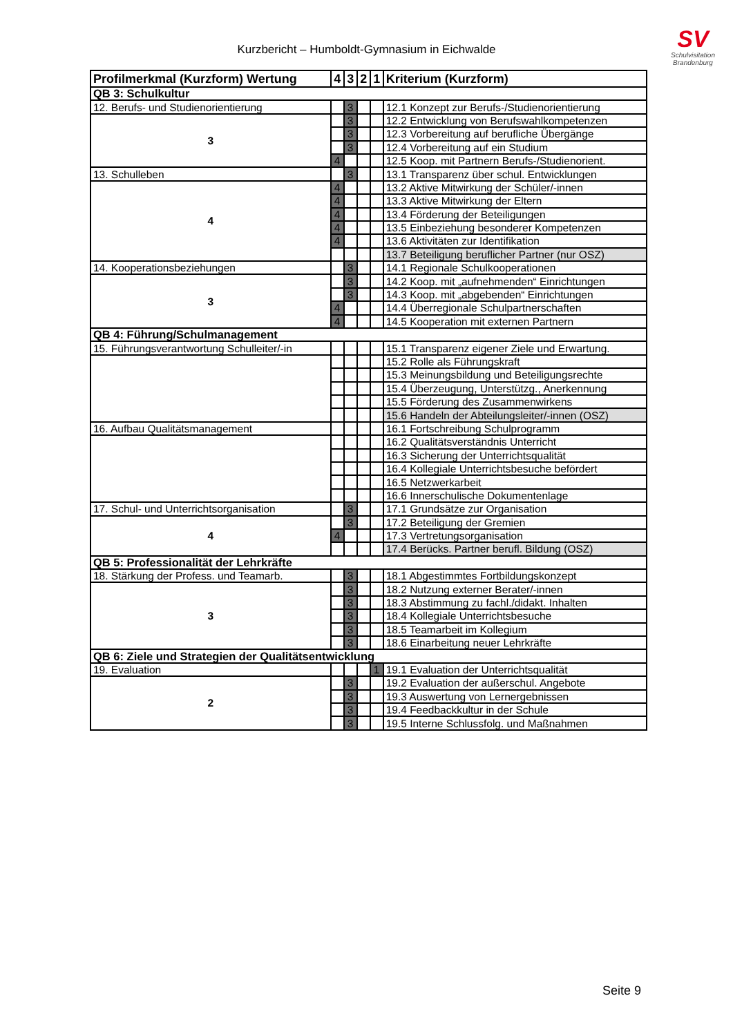Kurzbericht – Humboldt-Gymnasium in Eichwalde
SV
Schulvisitation
Brandenburg
| Profilmerkmal (Kurzform) Wertung | 4 | 3 | 2 | 1 | Kriterium (Kurzform) |
| --- | --- | --- | --- | --- | --- |
| QB 3: Schulkultur | | | | | |
| 12. Berufs- und Studienorientierung | | 3 | | | 12.1 Konzept zur Berufs-/Studienorientierung |
| 3 | | 3 | | | 12.2 Entwicklung von Berufswahlkompetenzen |
| | | 3 | | | 12.3 Vorbereitung auf berufliche Übergänge |
| | | 3 | | | 12.4 Vorbereitung auf ein Studium |
| | 4 | | | | 12.5 Koop. mit Partnern Berufs-/Studienorient. |
| 13. Schulleben | | 3 | | | 13.1 Transparenz über schul. Entwicklungen |
| 4 | 4 | | | | 13.2 Aktive Mitwirkung der Schüler/-innen |
| | 4 | | | | 13.3 Aktive Mitwirkung der Eltern |
| | 4 | | | | 13.4 Förderung der Beteiligungen |
| | 4 | | | | 13.5 Einbeziehung besonderer Kompetenzen |
| | 4 | | | | 13.6 Aktivitäten zur Identifikation |
| | | | | | 13.7 Beteiligung beruflicher Partner (nur OSZ) |
| 14. Kooperationsbeziehungen | | 3 | | | 14.1 Regionale Schulkooperationen |
| 3 | | 3 | | | 14.2 Koop. mit „aufnehmenden“ Einrichtungen |
| | | 3 | | | 14.3 Koop. mit „abgebenden“ Einrichtungen |
| | 4 | | | | 14.4 Überregionale Schulpartnerschaften |
| | 4 | | | | 14.5 Kooperation mit externen Partnern |
| QB 4: Führung/Schulmanagement | | | | | |
| 15. Führungsverantwortung Schulleiter/-in | | | | | 15.1 Transparenz eigener Ziele und Erwartung. |
| | | | | | 15.2 Rolle als Führungskraft |
| | | | | | 15.3 Meinungsbildung und Beteiligungsrechte |
| | | | | | 15.4 Überzeugung, Unterstützg., Anerkennung |
| | | | | | 15.5 Förderung des Zusammenwirkens |
| | | | | | 15.6 Handeln der Abteilungsleiter/-innen (OSZ) |
| 16. Aufbau Qualitätsmanagement | | | | | 16.1 Fortschreibung Schulprogramm |
| | | | | | 16.2 Qualitätsverständnis Unterricht |
| | | | | | 16.3 Sicherung der Unterrichtsqualität |
| | | | | | 16.4 Kollegiale Unterrichtsbesuche befördert |
| | | | | | 16.5 Netzwerkarbeit |
| | | | | | 16.6 Innerschulische Dokumentenlage |
| 17. Schul- und Unterrichtsorganisation | | 3 | | | 17.1 Grundsätze zur Organisation |
| 4 | | 3 | | | 17.2 Beteiligung der Gremien |
| | 4 | | | | 17.3 Vertretungsorganisation |
| | | | | | 17.4 Berücks. Partner berufl. Bildung (OSZ) |
| QB 5: Professionalität der Lehrkräfte | | | | | |
| 18. Stärkung der Profess. und Teamarb. | | 3 | | | 18.1 Abgestimmtes Fortbildungskonzept |
| 3 | | 3 | | | 18.2 Nutzung externer Berater/-innen |
| | | 3 | | | 18.3 Abstimmung zu fachl./didakt. Inhalten |
| | | 3 | | | 18.4 Kollegiale Unterrichtsbesuche |
| | | 3 | | | 18.5 Teamarbeit im Kollegium |
| | | 3 | | | 18.6 Einarbeitung neuer Lehrkräfte |
| QB 6: Ziele und Strategien der Qualitätsentwicklung | | | | | |
| 19. Evaluation | | | | 1 | 19.1 Evaluation der Unterrichtsqualität |
| 2 | | 3 | | | 19.2 Evaluation der außerschul. Angebote |
| | | 3 | | | 19.3 Auswertung von Lernergebnissen |
| | | 3 | | | 19.4 Feedbackkultur in der Schule |
| | | 3 | | | 19.5 Interne Schlussfolg. und Maßnahmen |
Seite 9